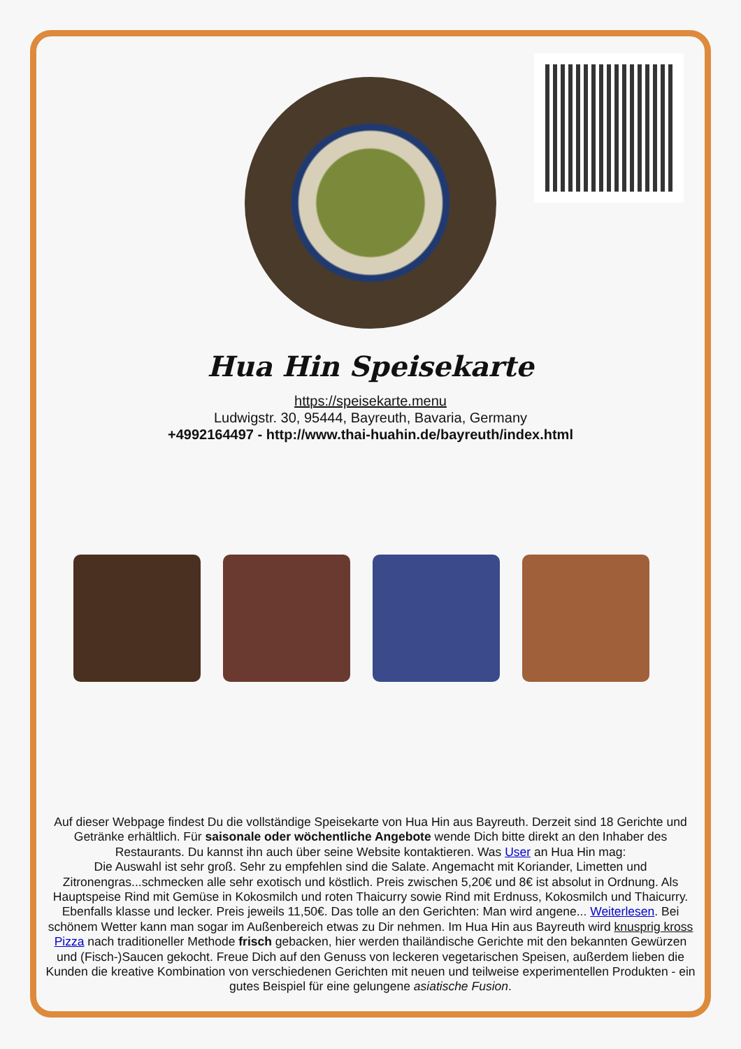Hua Hin Speisekarte
https://speisekarte.menu
Ludwigstr. 30, 95444, Bayreuth, Bavaria, Germany
+4992164497 - http://www.thai-huahin.de/bayreuth/index.html
Auf dieser Webpage findest Du die vollständige Speisekarte von Hua Hin aus Bayreuth. Derzeit sind 18 Gerichte und Getränke erhältlich. Für saisonale oder wöchentliche Angebote wende Dich bitte direkt an den Inhaber des Restaurants. Du kannst ihn auch über seine Website kontaktieren. Was User an Hua Hin mag:
Die Auswahl ist sehr groß. Sehr zu empfehlen sind die Salate. Angemacht mit Koriander, Limetten und Zitronengras...schmecken alle sehr exotisch und köstlich. Preis zwischen 5,20€ und 8€ ist absolut in Ordnung. Als Hauptspeise Rind mit Gemüse in Kokosmilch und roten Thaicurry sowie Rind mit Erdnuss, Kokosmilch und Thaicurry. Ebenfalls klasse und lecker. Preis jeweils 11,50€. Das tolle an den Gerichten: Man wird angene... Weiterlesen. Bei schönem Wetter kann man sogar im Außenbereich etwas zu Dir nehmen. Im Hua Hin aus Bayreuth wird knusprig kross Pizza nach traditioneller Methode frisch gebacken, hier werden thailändische Gerichte mit den bekannten Gewürzen und (Fisch-)Saucen gekocht. Freue Dich auf den Genuss von leckeren vegetarischen Speisen, außerdem lieben die Kunden die kreative Kombination von verschiedenen Gerichten mit neuen und teilweise experimentellen Produkten - ein gutes Beispiel für eine gelungene asiatische Fusion.